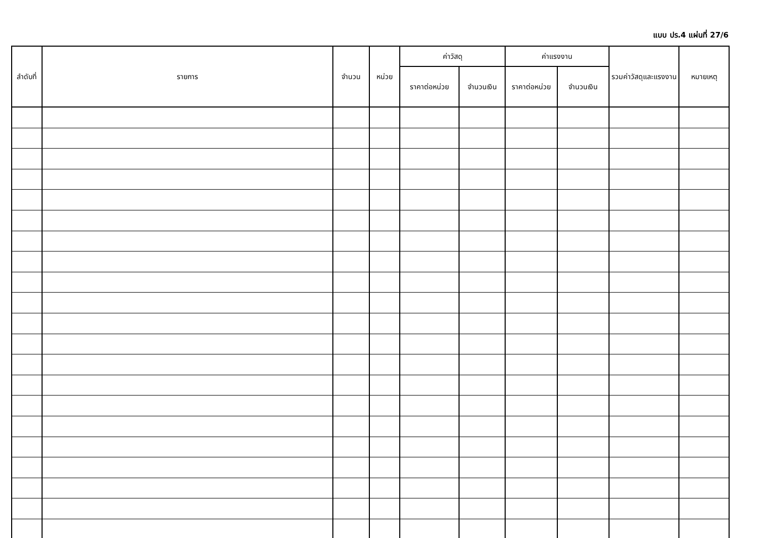แบบ ปร.4 แผ่นที่ 27/6
| ลำดับที่ | รายการ | จำนวน | หน่วย | ค่าวัสดุ | | ค่าแรงงาน | | รวมค่าวัสดุและแรงงาน | หมายเหตุ |
| --- | --- | --- | --- | --- | --- | --- | --- | --- | --- |
| | | | | ราคาต่อหน่วย | จำนวนเงิน | ราคาต่อหน่วย | จำนวนเงิน | | |